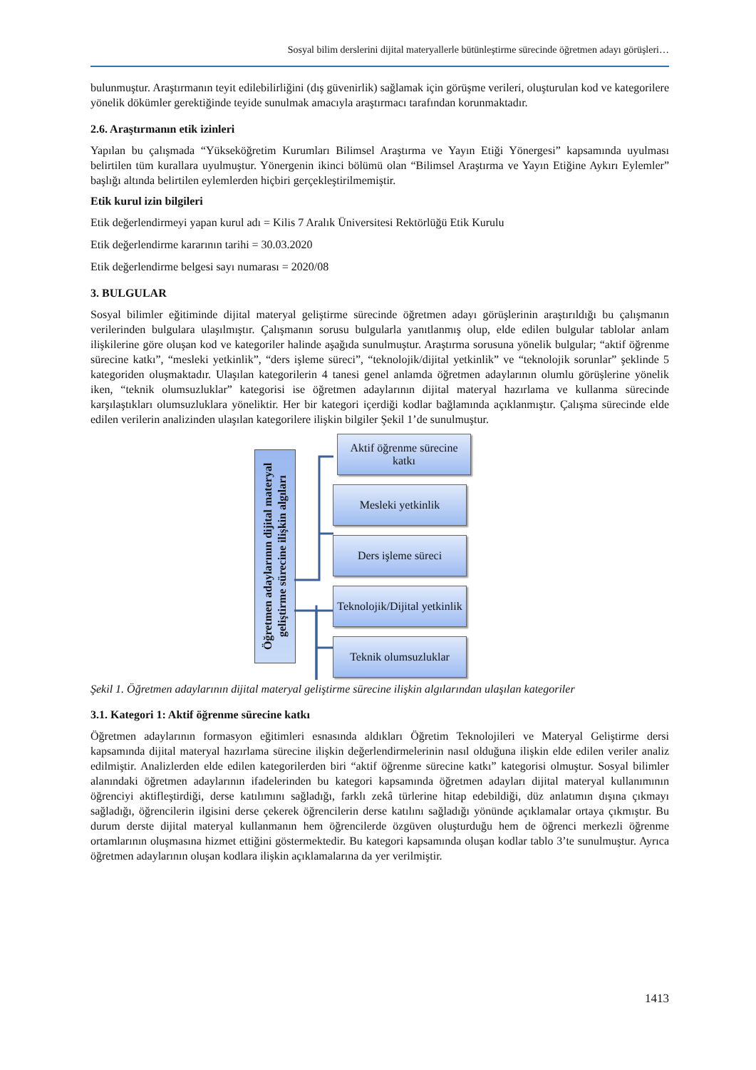Sosyal bilim derslerini dijital materyallerle bütünleştirme sürecinde öğretmen adayı görüşleri…
bulunmuştur. Araştırmanın teyit edilebilirliğini (dış güvenirlik) sağlamak için görüşme verileri, oluşturulan kod ve kategorilere yönelik dökümler gerektiğinde teyide sunulmak amacıyla araştırmacı tarafından korunmaktadır.
2.6. Araştırmanın etik izinleri
Yapılan bu çalışmada “Yükseköğretim Kurumları Bilimsel Araştırma ve Yayın Etiği Yönergesi” kapsamında uyulması belirtilen tüm kurallara uyulmuştur. Yönergenin ikinci bölümü olan “Bilimsel Araştırma ve Yayın Etiğine Aykırı Eylemler” başlığı altında belirtilen eylemlerden hiçbiri gerçekleştirilmemiştir.
Etik kurul izin bilgileri
Etik değerlendirmeyi yapan kurul adı = Kilis 7 Aralık Üniversitesi Rektörlüğü Etik Kurulu
Etik değerlendirme kararının tarihi = 30.03.2020
Etik değerlendirme belgesi sayı numarası = 2020/08
3. BULGULAR
Sosyal bilimler eğitiminde dijital materyal geliştirme sürecinde öğretmen adayı görüşlerinin araştırıldığı bu çalışmanın verilerinden bulgulara ulaşılmıştır. Çalışmanın sorusu bulgularla yanıtlanmış olup, elde edilen bulgular tablolar anlam ilişkilerine göre oluşan kod ve kategoriler halinde aşağıda sunulmuştur. Araştırma sorusuna yönelik bulgular; “aktif öğrenme sürecine katkı”, “mesleki yetkinlik”, “ders işleme süreci”, “teknolojik/dijital yetkinlik” ve “teknolojik sorunlar” şeklinde 5 kategoriden oluşmaktadır. Ulaşılan kategorilerin 4 tanesi genel anlamda öğretmen adaylarının olumlu görüşlerine yönelik iken, “teknik olumsuzluklar” kategorisi ise öğretmen adaylarının dijital materyal hazırlama ve kullanma sürecinde karşılaştıkları olumsuzluklara yöneliktir. Her bir kategori içerdiği kodlar bağlamında açıklanmıştır. Çalışma sürecinde elde edilen verilerin analizinden ulaşılan kategorilere ilişkin bilgiler Şekil 1’de sunulmuştur.
Öğretmen adaylarının dijital materyal geliştirme sürecine ilişkin algıları
Aktif öğrenme sürecine katkı
Mesleki yetkinlik
Ders işleme süreci
Teknolojik/Dijital yetkinlik
Teknik olumsuzluklar
Şekil 1. Öğretmen adaylarının dijital materyal geliştirme sürecine ilişkin algılarından ulaşılan kategoriler
3.1. Kategori 1: Aktif öğrenme sürecine katkı
Öğretmen adaylarının formasyon eğitimleri esnasında aldıkları Öğretim Teknolojileri ve Materyal Geliştirme dersi kapsamında dijital materyal hazırlama sürecine ilişkin değerlendirmelerinin nasıl olduğuna ilişkin elde edilen veriler analiz edilmiştir. Analizlerden elde edilen kategorilerden biri “aktif öğrenme sürecine katkı” kategorisi olmuştur. Sosyal bilimler alanındaki öğretmen adaylarının ifadelerinden bu kategori kapsamında öğretmen adayları dijital materyal kullanımının öğrenciyi aktifleştirdiği, derse katılımını sağladığı, farklı zekâ türlerine hitap edebildiği, düz anlatımın dışına çıkmayı sağladığı, öğrencilerin ilgisini derse çekerek öğrencilerin derse katılını sağladığı yönünde açıklamalar ortaya çıkmıştır. Bu durum derste dijital materyal kullanmanın hem öğrencilerde özgüven oluşturduğu hem de öğrenci merkezli öğrenme ortamlarının oluşmasına hizmet ettiğini göstermektedir. Bu kategori kapsamında oluşan kodlar tablo 3’te sunulmuştur. Ayrıca öğretmen adaylarının oluşan kodlara ilişkin açıklamalarına da yer verilmiştir.
1413